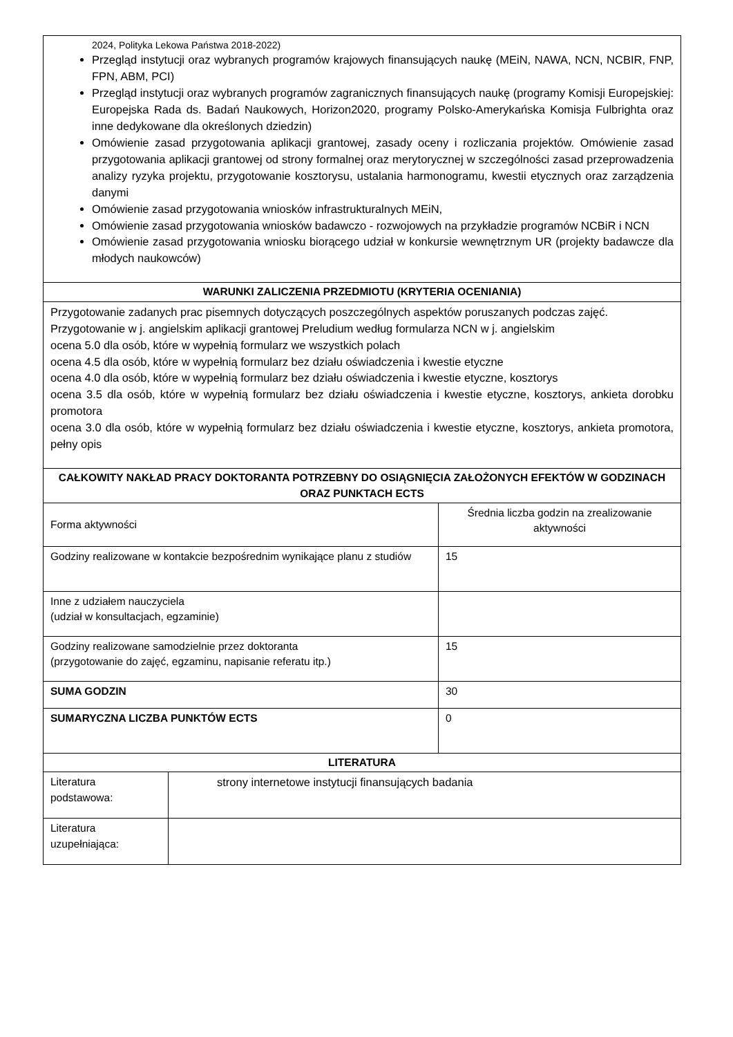| 2024, Polityka Lekowa Państwa 2018-2022) Przegląd instytucji oraz wybranych programów krajowych finansujących naukę (MEiN, NAWA, NCN, NCBIR, FNP, FPN, ABM, PCI) Przegląd instytucji oraz wybranych programów zagranicznych finansujących naukę (programy Komisji Europejskiej: Europejska Rada ds. Badań Naukowych, Horizon2020, programy Polsko-Amerykańska Komisja Fulbrighta oraz inne dedykowane dla określonych dziedzin) Omówienie zasad przygotowania aplikacji grantowej, zasady oceny i rozliczania projektów. Omówienie zasad przygotowania aplikacji grantowej od strony formalnej oraz merytorycznej w szczególności zasad przeprowadzenia analizy ryzyka projektu, przygotowanie kosztorysu, ustalania harmonogramu, kwestii etycznych oraz zarządzenia danymi Omówienie zasad przygotowania wniosków infrastrukturalnych MEiN, Omówienie zasad przygotowania wniosków badawczo - rozwojowych na przykładzie programów NCBiR i NCN Omówienie zasad przygotowania wniosku biorącego udział w konkursie wewnętrznym UR (projekty badawcze dla młodych naukowców) | | |
| WARUNKI ZALICZENIA PRZEDMIOTU (KRYTERIA OCENIANIA) | | |
| Przygotowanie zadanych prac pisemnych dotyczących poszczególnych aspektów poruszanych podczas zajęć. Przygotowanie w j. angielskim aplikacji grantowej Preludium według formularza NCN w j. angielskim ocena 5.0 dla osób, które w wypełnią formularz we wszystkich polach ocena 4.5 dla osób, które w wypełnią formularz bez działu oświadczenia i kwestie etyczne ocena 4.0 dla osób, które w wypełnią formularz bez działu oświadczenia i kwestie etyczne, kosztorys ocena 3.5 dla osób, które w wypełnią formularz bez działu oświadczenia i kwestie etyczne, kosztorys, ankieta dorobku promotora ocena 3.0 dla osób, które w wypełnią formularz bez działu oświadczenia i kwestie etyczne, kosztorys, ankieta promotora, pełny opis | | |
| CAŁKOWITY NAKŁAD PRACY DOKTORANTA POTRZEBNY DO OSIĄGNIĘCIA ZAŁOŻONYCH EFEKTÓW W GODZINACH ORAZ PUNKTACH ECTS | | |
| Forma aktywności | | Średnia liczba godzin na zrealizowanie aktywności |
| Godziny realizowane w kontakcie bezpośrednim wynikające planu z studiów | | 15 |
| Inne z udziałem nauczyciela (udział w konsultacjach, egzaminie) | | |
| Godziny realizowane samodzielnie przez doktoranta (przygotowanie do zajęć, egzaminu, napisanie referatu itp.) | | 15 |
| SUMA GODZIN | | 30 |
| SUMARYCZNA LICZBA PUNKTÓW ECTS | | 0 |
| LITERATURA | | |
| Literatura podstawowa: | strony internetowe instytucji finansujących badania | |
| Literatura uzupełniająca: | | |